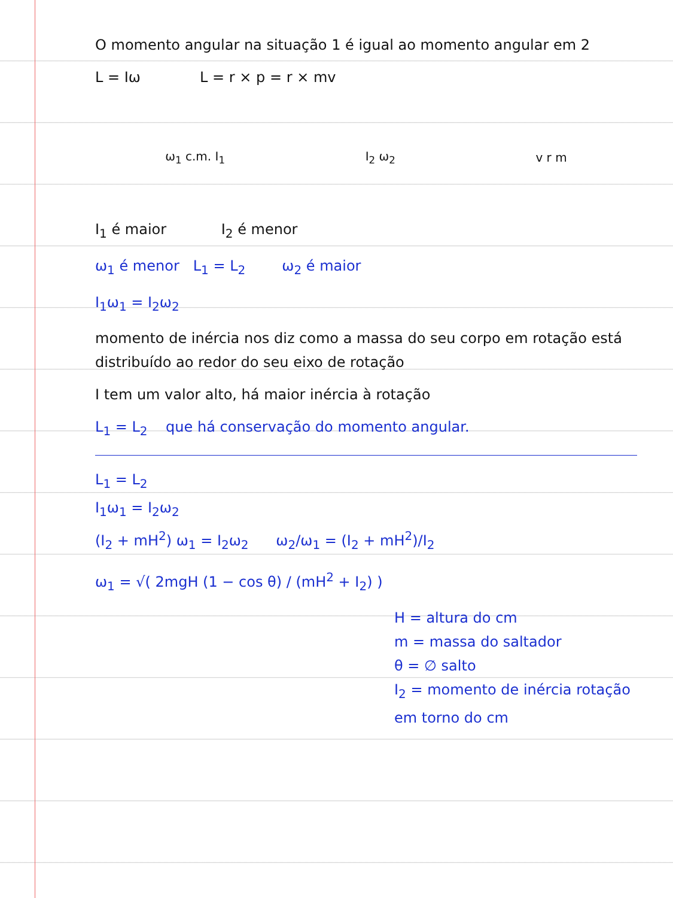O momento angular na situação 1 é igual ao momento angular em 2
L = Iω L = r × p = r × mv
ω<sub>1</sub> c.m. I<sub>1</sub> I<sub>2</sub> ω<sub>2</sub> v r m
I<sub>1</sub> é maior I<sub>2</sub> é menor
ω<sub>1</sub> é menor L<sub>1</sub> = L<sub>2</sub> ω<sub>2</sub> é maior
I<sub>1</sub>ω<sub>1</sub> = I<sub>2</sub>ω<sub>2</sub>
momento de inércia nos diz como a massa do seu corpo em rotação está distribuído ao redor do seu eixo de rotação
I tem um valor alto, há maior inércia à rotação
L<sub>1</sub> = L<sub>2</sub> que há conservação do momento angular.
L<sub>1</sub> = L<sub>2</sub>
I<sub>1</sub>ω<sub>1</sub> = I<sub>2</sub>ω<sub>2</sub>
(I<sub>2</sub> + mH<sup>2</sup>) ω<sub>1</sub> = I<sub>2</sub>ω<sub>2</sub> ω<sub>2</sub>/ω<sub>1</sub> = (I<sub>2</sub> + mH<sup>2</sup>)/I<sub>2</sub>
ω<sub>1</sub> = √( 2mgH (1 − cos θ) / (mH<sup>2</sup> + I<sub>2</sub>) )
H = altura do cm
m = massa do saltador
θ = ∅ salto
I<sub>2</sub> = momento de inércia rotação em torno do cm